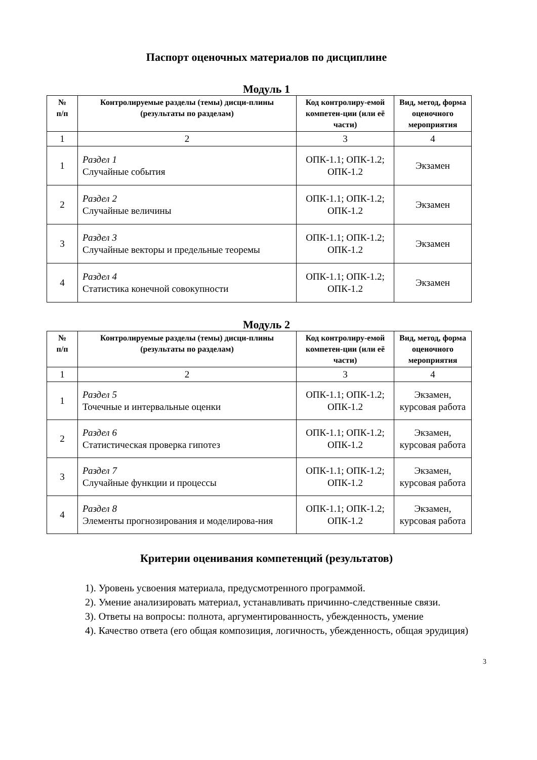Паспорт оценочных материалов по дисциплине
Модуль 1
| № п/п | Контролируемые разделы (темы) дисци-плины (результаты по разделам) | Код контролиру-емой компетен-ции (или её части) | Вид, метод, форма оценочного мероприятия |
| --- | --- | --- | --- |
| 1 | 2 | 3 | 4 |
| 1 | Раздел 1 Случайные события | ОПК-1.1; ОПК-1.2; ОПК-1.2 | Экзамен |
| 2 | Раздел 2 Случайные величины | ОПК-1.1; ОПК-1.2; ОПК-1.2 | Экзамен |
| 3 | Раздел 3 Случайные векторы и предельные теоремы | ОПК-1.1; ОПК-1.2; ОПК-1.2 | Экзамен |
| 4 | Раздел 4 Статистика конечной совокупности | ОПК-1.1; ОПК-1.2; ОПК-1.2 | Экзамен |
Модуль 2
| № п/п | Контролируемые разделы (темы) дисци-плины (результаты по разделам) | Код контролиру-емой компетен-ции (или её части) | Вид, метод, форма оценочного мероприятия |
| --- | --- | --- | --- |
| 1 | 2 | 3 | 4 |
| 1 | Раздел 5 Точечные и интервальные оценки | ОПК-1.1; ОПК-1.2; ОПК-1.2 | Экзамен, курсовая работа |
| 2 | Раздел 6 Статистическая проверка гипотез | ОПК-1.1; ОПК-1.2; ОПК-1.2 | Экзамен, курсовая работа |
| 3 | Раздел 7 Случайные функции и процессы | ОПК-1.1; ОПК-1.2; ОПК-1.2 | Экзамен, курсовая работа |
| 4 | Раздел 8 Элементы прогнозирования и моделирова-ния | ОПК-1.1; ОПК-1.2; ОПК-1.2 | Экзамен, курсовая работа |
Критерии оценивания компетенций (результатов)
1). Уровень усвоения материала, предусмотренного программой.
2). Умение анализировать материал, устанавливать причинно-следственные связи.
3). Ответы на вопросы: полнота, аргументированность, убежденность, умение
4). Качество ответа (его общая композиция, логичность, убежденность, общая эрудиция)
3